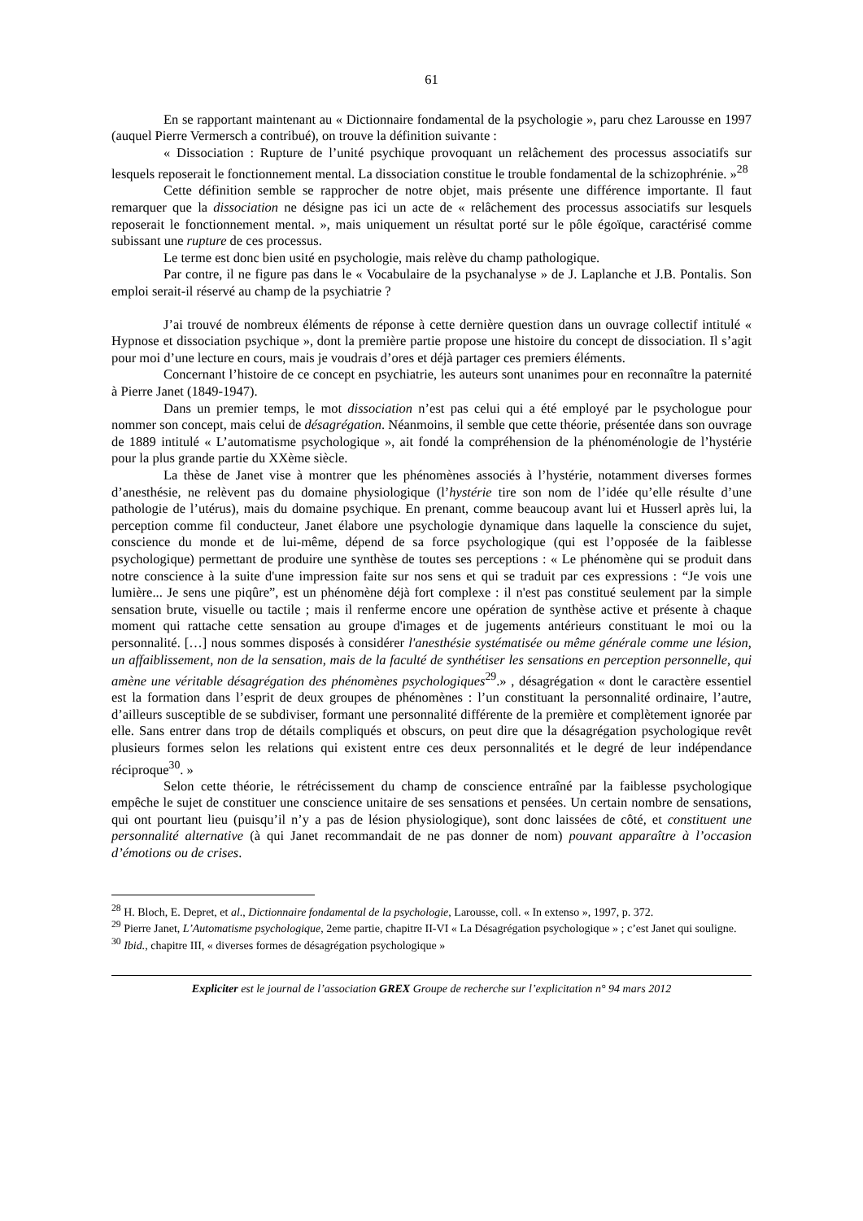61
En se rapportant maintenant au « Dictionnaire fondamental de la psychologie », paru chez Larousse en 1997 (auquel Pierre Vermersch a contribué), on trouve la définition suivante :
« Dissociation : Rupture de l’unité psychique provoquant un relâchement des processus associatifs sur lesquels reposerait le fonctionnement mental. La dissociation constitue le trouble fondamental de la schizophrénie. »<sup>28</sup>
Cette définition semble se rapprocher de notre objet, mais présente une différence importante. Il faut remarquer que la dissociation ne désigne pas ici un acte de « relâchement des processus associatifs sur lesquels reposerait le fonctionnement mental. », mais uniquement un résultat porté sur le pôle égoïque, caractérisé comme subissant une rupture de ces processus.
Le terme est donc bien usité en psychologie, mais relève du champ pathologique.
Par contre, il ne figure pas dans le « Vocabulaire de la psychanalyse » de J. Laplanche et J.B. Pontalis. Son emploi serait-il réservé au champ de la psychiatrie ?
J’ai trouvé de nombreux éléments de réponse à cette dernière question dans un ouvrage collectif intitulé « Hypnose et dissociation psychique », dont la première partie propose une histoire du concept de dissociation. Il s’agit pour moi d’une lecture en cours, mais je voudrais d’ores et déjà partager ces premiers éléments.
Concernant l’histoire de ce concept en psychiatrie, les auteurs sont unanimes pour en reconnaître la paternité à Pierre Janet (1849-1947).
Dans un premier temps, le mot dissociation n’est pas celui qui a été employé par le psychologue pour nommer son concept, mais celui de désagrégation. Néanmoins, il semble que cette théorie, présentée dans son ouvrage de 1889 intitulé « L’automatisme psychologique », ait fondé la compréhension de la phénoménologie de l’hystérie pour la plus grande partie du XXème siècle.
La thèse de Janet vise à montrer que les phénomènes associés à l’hystérie, notamment diverses formes d’anesthésie, ne relèvent pas du domaine physiologique (l’hystérie tire son nom de l’idée qu’elle résulte d’une pathologie de l’utérus), mais du domaine psychique. En prenant, comme beaucoup avant lui et Husserl après lui, la perception comme fil conducteur, Janet élabore une psychologie dynamique dans laquelle la conscience du sujet, conscience du monde et de lui-même, dépend de sa force psychologique (qui est l’opposée de la faiblesse psychologique) permettant de produire une synthèse de toutes ses perceptions : « Le phénomène qui se produit dans notre conscience à la suite d'une impression faite sur nos sens et qui se traduit par ces expressions : “Je vois une lumière... Je sens une piqûre”, est un phénomène déjà fort complexe : il n'est pas constitué seulement par la simple sensation brute, visuelle ou tactile ; mais il renferme encore une opération de synthèse active et présente à chaque moment qui rattache cette sensation au groupe d'images et de jugements antérieurs constituant le moi ou la personnalité. […] nous sommes disposés à considérer l'anesthésie systématisée ou même générale comme une lésion, un affaiblissement, non de la sensation, mais de la faculté de synthétiser les sensations en perception personnelle, qui amène une véritable désagrégation des phénomènes psychologiques<sup>29</sup>.» , désagrégation « dont le caractère essentiel est la formation dans l’esprit de deux groupes de phénomènes : l’un constituant la personnalité ordinaire, l’autre, d’ailleurs susceptible de se subdiviser, formant une personnalité différente de la première et complètement ignorée par elle. Sans entrer dans trop de détails compliqués et obscurs, on peut dire que la désagrégation psychologique revêt plusieurs formes selon les relations qui existent entre ces deux personnalités et le degré de leur indépendance réciproque<sup>30</sup>. »
Selon cette théorie, le rétrécissement du champ de conscience entraîné par la faiblesse psychologique empêche le sujet de constituer une conscience unitaire de ses sensations et pensées. Un certain nombre de sensations, qui ont pourtant lieu (puisqu’il n’y a pas de lésion physiologique), sont donc laissées de côté, et constituent une personnalité alternative (à qui Janet recommandait de ne pas donner de nom) pouvant apparaître à l’occasion d’émotions ou de crises.
<sup>28</sup> H. Bloch, E. Depret, et al., Dictionnaire fondamental de la psychologie, Larousse, coll. « In extenso », 1997, p. 372.
<sup>29</sup> Pierre Janet, L’Automatisme psychologique, 2eme partie, chapitre II-VI « La Désagrégation psychologique » ; c’est Janet qui souligne.
<sup>30</sup> Ibid., chapitre III, « diverses formes de désagrégation psychologique »
Expliciter est le journal de l’association GREX Groupe de recherche sur l’explicitation n° 94 mars 2012